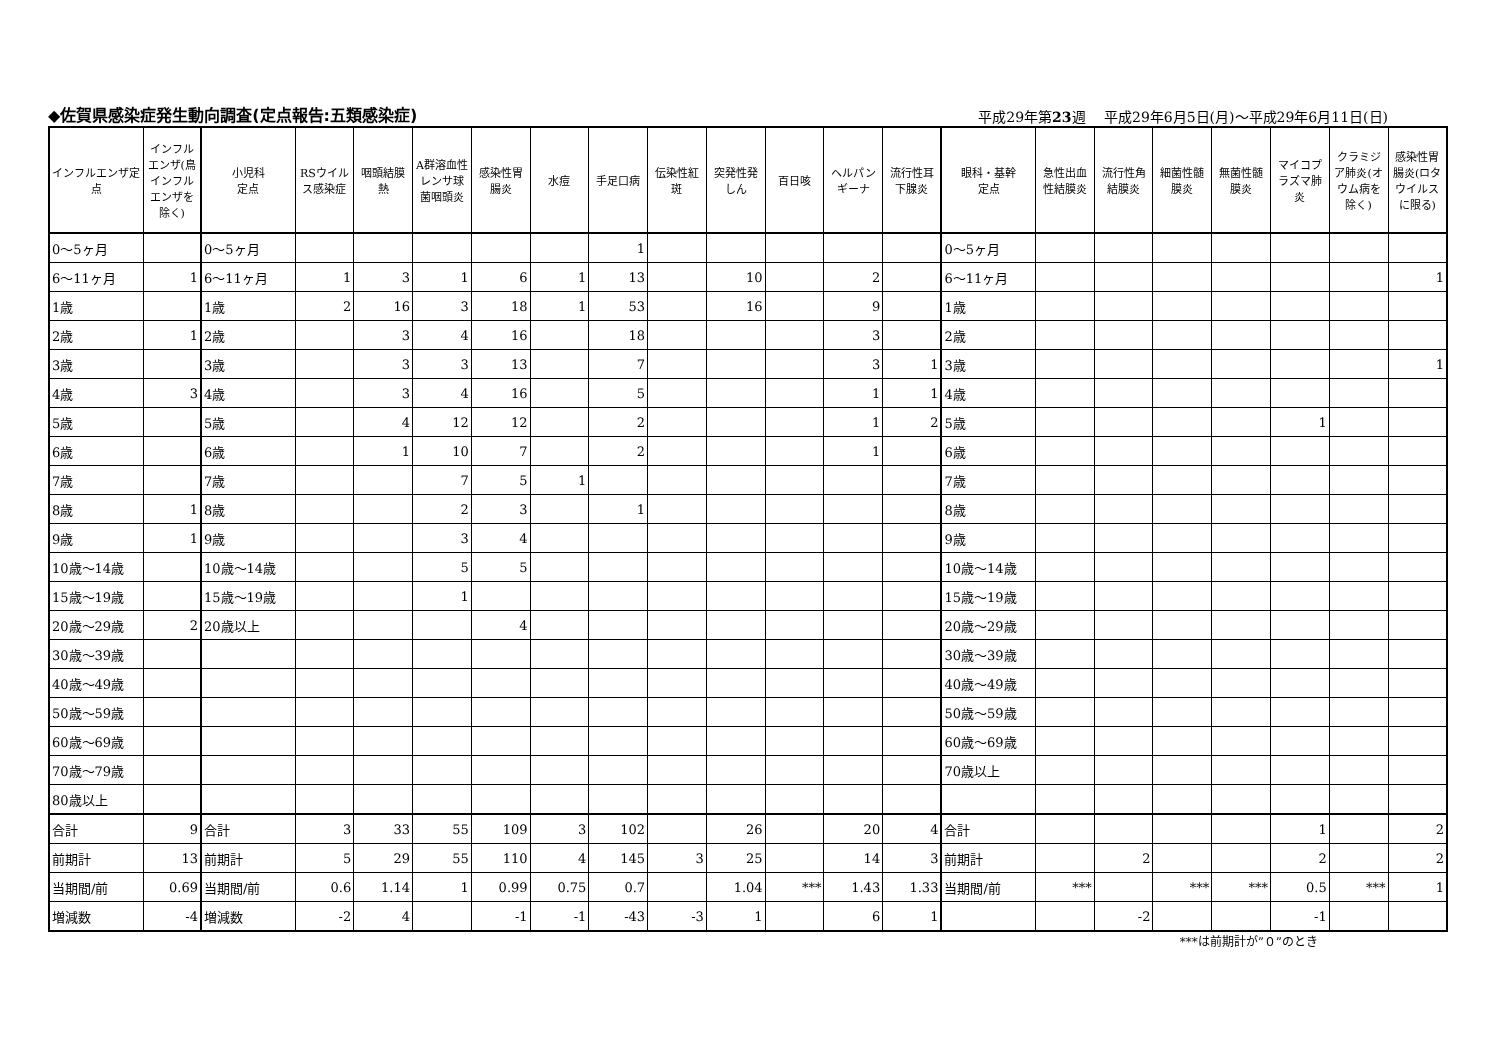◆佐賀県感染症発生動向調査(定点報告:五類感染症) 平成29年第23週　 平成29年6月5日(月)～平成29年6月11日(日)
| インフルエンザ定点 | インフルエンザ(鳥インフルエンザを除く) | 小児科 定点 | RSウイルス感染症 | 咽頭結膜熱 | A群溶血性レンサ球菌咽頭炎 | 感染性胃腸炎 | 水痘 | 手足口病 | 伝染性紅斑 | 突発性発しん | 百日咳 | ヘルパンギーナ | 流行性耳下腺炎 | 眼科・基幹 定点 | 急性出血性結膜炎 | 流行性角結膜炎 | 細菌性髄膜炎 | 無菌性髄膜炎 | マイコプラズマ肺炎 | クラミジア肺炎(オウム病を除く) | 感染性胃腸炎(ロタウイルスに限る) |
| --- | --- | --- | --- | --- | --- | --- | --- | --- | --- | --- | --- | --- | --- | --- | --- | --- | --- | --- | --- | --- | --- |
| 0～5ヶ月 | | 0～5ヶ月 | | | | | | 1 | | | | | | 0～5ヶ月 | | | | | | | |
| 6～11ヶ月 | 1 | 6～11ヶ月 | 1 | 3 | 1 | 6 | 1 | 13 | | 10 | | 2 | | 6～11ヶ月 | | | | | | | 1 |
| 1歳 | | 1歳 | 2 | 16 | 3 | 18 | 1 | 53 | | 16 | | 9 | | 1歳 | | | | | | | |
| 2歳 | 1 | 2歳 | | 3 | 4 | 16 | | 18 | | | | 3 | | 2歳 | | | | | | | |
| 3歳 | | 3歳 | | 3 | 3 | 13 | | 7 | | | | 3 | 1 | 3歳 | | | | | | | 1 |
| 4歳 | 3 | 4歳 | | 3 | 4 | 16 | | 5 | | | | 1 | 1 | 4歳 | | | | | | | |
| 5歳 | | 5歳 | | 4 | 12 | 12 | | 2 | | | | 1 | 2 | 5歳 | | | | | 1 | | |
| 6歳 | | 6歳 | | 1 | 10 | 7 | | 2 | | | | 1 | | 6歳 | | | | | | | |
| 7歳 | | 7歳 | | | 7 | 5 | 1 | | | | | | | 7歳 | | | | | | | |
| 8歳 | 1 | 8歳 | | | 2 | 3 | | 1 | | | | | | 8歳 | | | | | | | |
| 9歳 | 1 | 9歳 | | | 3 | 4 | | | | | | | | 9歳 | | | | | | | |
| 10歳～14歳 | | 10歳～14歳 | | | 5 | 5 | | | | | | | | 10歳～14歳 | | | | | | | |
| 15歳～19歳 | | 15歳～19歳 | | | 1 | | | | | | | | | 15歳～19歳 | | | | | | | |
| 20歳～29歳 | 2 | 20歳以上 | | | | 4 | | | | | | | | 20歳～29歳 | | | | | | | |
| 30歳～39歳 | | | | | | | | | | | | | | 30歳～39歳 | | | | | | | |
| 40歳～49歳 | | | | | | | | | | | | | | 40歳～49歳 | | | | | | | |
| 50歳～59歳 | | | | | | | | | | | | | | 50歳～59歳 | | | | | | | |
| 60歳～69歳 | | | | | | | | | | | | | | 60歳～69歳 | | | | | | | |
| 70歳～79歳 | | | | | | | | | | | | | | 70歳以上 | | | | | | | |
| 80歳以上 | | | | | | | | | | | | | | | | | | | | | |
| 合計 | 9 | 合計 | 3 | 33 | 55 | 109 | 3 | 102 | | 26 | | 20 | 4 | 合計 | | | | | 1 | | 2 |
| 前期計 | 13 | 前期計 | 5 | 29 | 55 | 110 | 4 | 145 | 3 | 25 | | 14 | 3 | 前期計 | | 2 | | | 2 | | 2 |
| 当期間/前 | 0.69 | 当期間/前 | 0.6 | 1.14 | 1 | 0.99 | 0.75 | 0.7 | | 1.04 | *** | 1.43 | 1.33 | 当期間/前 | *** | | *** | *** | 0.5 | *** | 1 |
| 増減数 | -4 | 増減数 | -2 | 4 | | -1 | -1 | -43 | -3 | 1 | | 6 | 1 | | | -2 | | | -1 | | |
***は前期計が”０”のとき